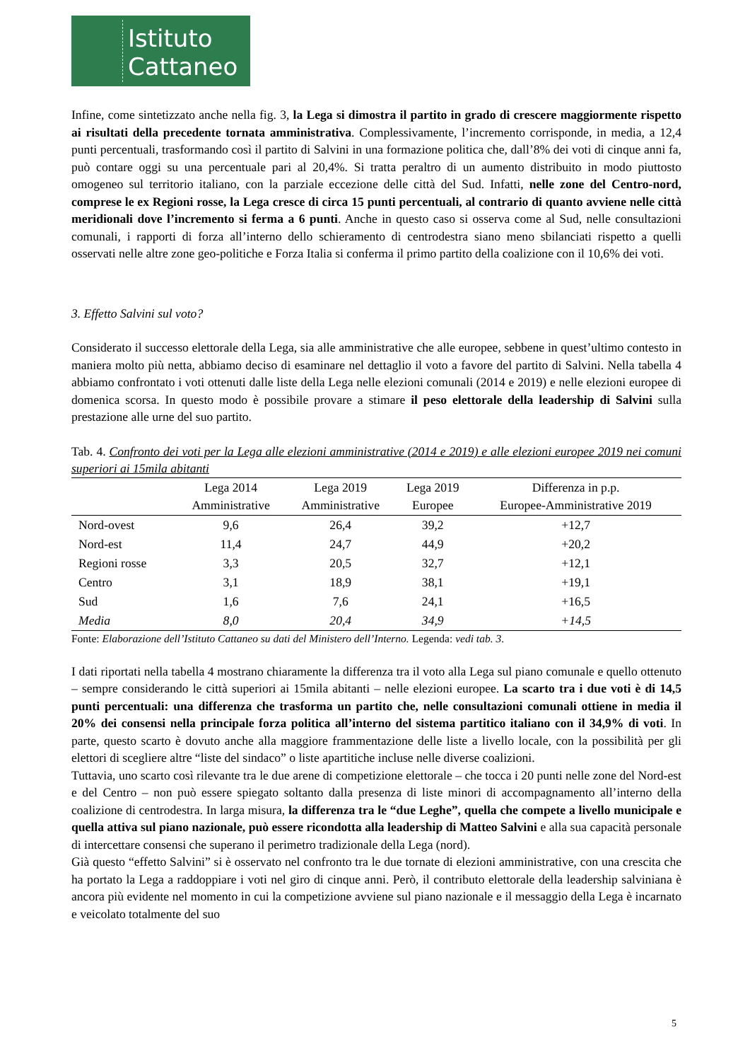Istituto
Cattaneo
Infine, come sintetizzato anche nella fig. 3, la Lega si dimostra il partito in grado di crescere maggiormente rispetto ai risultati della precedente tornata amministrativa. Complessivamente, l’incremento corrisponde, in media, a 12,4 punti percentuali, trasformando così il partito di Salvini in una formazione politica che, dall’8% dei voti di cinque anni fa, può contare oggi su una percentuale pari al 20,4%. Si tratta peraltro di un aumento distribuito in modo piuttosto omogeneo sul territorio italiano, con la parziale eccezione delle città del Sud. Infatti, nelle zone del Centro-nord, comprese le ex Regioni rosse, la Lega cresce di circa 15 punti percentuali, al contrario di quanto avviene nelle città meridionali dove l’incremento si ferma a 6 punti. Anche in questo caso si osserva come al Sud, nelle consultazioni comunali, i rapporti di forza all’interno dello schieramento di centrodestra siano meno sbilanciati rispetto a quelli osservati nelle altre zone geo-politiche e Forza Italia si conferma il primo partito della coalizione con il 10,6% dei voti.
3. Effetto Salvini sul voto?
Considerato il successo elettorale della Lega, sia alle amministrative che alle europee, sebbene in quest’ultimo contesto in maniera molto più netta, abbiamo deciso di esaminare nel dettaglio il voto a favore del partito di Salvini. Nella tabella 4 abbiamo confrontato i voti ottenuti dalle liste della Lega nelle elezioni comunali (2014 e 2019) e nelle elezioni europee di domenica scorsa. In questo modo è possibile provare a stimare il peso elettorale della leadership di Salvini sulla prestazione alle urne del suo partito.
Tab. 4. Confronto dei voti per la Lega alle elezioni amministrative (2014 e 2019) e alle elezioni europee 2019 nei comuni superiori ai 15mila abitanti
| | Lega 2014 Amministrative | Lega 2019 Amministrative | Lega 2019 Europee | Differenza in p.p. Europee-Amministrative 2019 |
| --- | --- | --- | --- | --- |
| Nord-ovest | 9,6 | 26,4 | 39,2 | +12,7 |
| Nord-est | 11,4 | 24,7 | 44,9 | +20,2 |
| Regioni rosse | 3,3 | 20,5 | 32,7 | +12,1 |
| Centro | 3,1 | 18,9 | 38,1 | +19,1 |
| Sud | 1,6 | 7,6 | 24,1 | +16,5 |
| Media | 8,0 | 20,4 | 34,9 | +14,5 |
Fonte: Elaborazione dell’Istituto Cattaneo su dati del Ministero dell’Interno. Legenda: vedi tab. 3.
I dati riportati nella tabella 4 mostrano chiaramente la differenza tra il voto alla Lega sul piano comunale e quello ottenuto – sempre considerando le città superiori ai 15mila abitanti – nelle elezioni europee. La scarto tra i due voti è di 14,5 punti percentuali: una differenza che trasforma un partito che, nelle consultazioni comunali ottiene in media il 20% dei consensi nella principale forza politica all’interno del sistema partitico italiano con il 34,9% di voti. In parte, questo scarto è dovuto anche alla maggiore frammentazione delle liste a livello locale, con la possibilità per gli elettori di scegliere altre “liste del sindaco” o liste apartitiche incluse nelle diverse coalizioni.
Tuttavia, uno scarto così rilevante tra le due arene di competizione elettorale – che tocca i 20 punti nelle zone del Nord-est e del Centro – non può essere spiegato soltanto dalla presenza di liste minori di accompagnamento all’interno della coalizione di centrodestra. In larga misura, la differenza tra le “due Leghe”, quella che compete a livello municipale e quella attiva sul piano nazionale, può essere ricondotta alla leadership di Matteo Salvini e alla sua capacità personale di intercettare consensi che superano il perimetro tradizionale della Lega (nord).
Già questo “effetto Salvini” si è osservato nel confronto tra le due tornate di elezioni amministrative, con una crescita che ha portato la Lega a raddoppiare i voti nel giro di cinque anni. Però, il contributo elettorale della leadership salviniana è ancora più evidente nel momento in cui la competizione avviene sul piano nazionale e il messaggio della Lega è incarnato e veicolato totalmente del suo
5